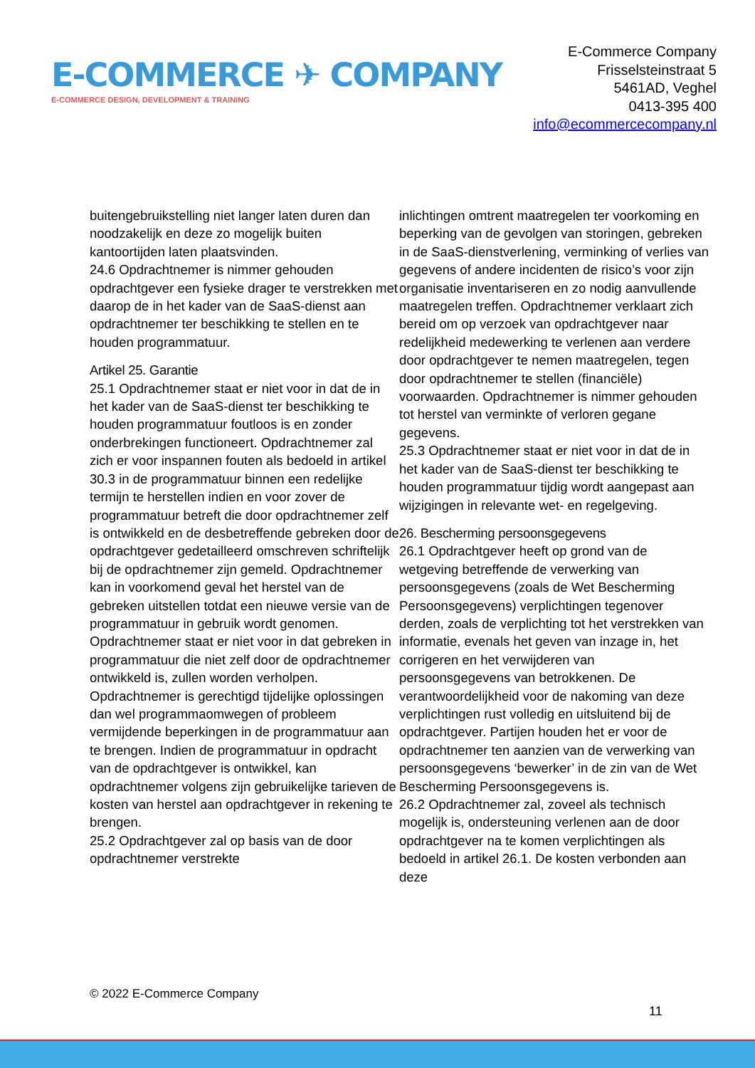E-COMMERCE ✈ COMPANY
E-COMMERCE DESIGN, DEVELOPMENT & TRAINING
E-Commerce Company
Frisselsteinstraat 5
5461AD, Veghel
0413-395 400
info@ecommercecompany.nl
buitengebruikstelling niet langer laten duren dan noodzakelijk en deze zo mogelijk buiten kantoortijden laten plaatsvinden.
24.6 Opdrachtnemer is nimmer gehouden opdrachtgever een fysieke drager te verstrekken met daarop de in het kader van de SaaS-dienst aan opdrachtnemer ter beschikking te stellen en te houden programmatuur.
Artikel 25. Garantie
25.1 Opdrachtnemer staat er niet voor in dat de in het kader van de SaaS-dienst ter beschikking te houden programmatuur foutloos is en zonder onderbrekingen functioneert. Opdrachtnemer zal zich er voor inspannen fouten als bedoeld in artikel 30.3 in de programmatuur binnen een redelijke termijn te herstellen indien en voor zover de programmatuur betreft die door opdrachtnemer zelf is ontwikkeld en de desbetreffende gebreken door de opdrachtgever gedetailleerd omschreven schriftelijk bij de opdrachtnemer zijn gemeld. Opdrachtnemer kan in voorkomend geval het herstel van de gebreken uitstellen totdat een nieuwe versie van de programmatuur in gebruik wordt genomen. Opdrachtnemer staat er niet voor in dat gebreken in programmatuur die niet zelf door de opdrachtnemer ontwikkeld is, zullen worden verholpen. Opdrachtnemer is gerechtigd tijdelijke oplossingen dan wel programmaomwegen of probleem vermijdende beperkingen in de programmatuur aan te brengen. Indien de programmatuur in opdracht van de opdrachtgever is ontwikkel, kan opdrachtnemer volgens zijn gebruikelijke tarieven de kosten van herstel aan opdrachtgever in rekening te brengen.
25.2 Opdrachtgever zal op basis van de door opdrachtnemer verstrekte
inlichtingen omtrent maatregelen ter voorkoming en beperking van de gevolgen van storingen, gebreken in de SaaS-dienstverlening, verminking of verlies van gegevens of andere incidenten de risico’s voor zijn organisatie inventariseren en zo nodig aanvullende maatregelen treffen. Opdrachtnemer verklaart zich bereid om op verzoek van opdrachtgever naar redelijkheid medewerking te verlenen aan verdere door opdrachtgever te nemen maatregelen, tegen door opdrachtnemer te stellen (financiële) voorwaarden. Opdrachtnemer is nimmer gehouden tot herstel van verminkte of verloren gegane gegevens.
25.3 Opdrachtnemer staat er niet voor in dat de in het kader van de SaaS-dienst ter beschikking te houden programmatuur tijdig wordt aangepast aan wijzigingen in relevante wet- en regelgeving.
26. Bescherming persoonsgegevens
26.1 Opdrachtgever heeft op grond van de wetgeving betreffende de verwerking van persoonsgegevens (zoals de Wet Bescherming Persoonsgegevens) verplichtingen tegenover derden, zoals de verplichting tot het verstrekken van informatie, evenals het geven van inzage in, het corrigeren en het verwijderen van persoonsgegevens van betrokkenen. De verantwoordelijkheid voor de nakoming van deze verplichtingen rust volledig en uitsluitend bij de opdrachtgever. Partijen houden het er voor de opdrachtnemer ten aanzien van de verwerking van persoonsgegevens ‘bewerker’ in de zin van de Wet Bescherming Persoonsgegevens is.
26.2 Opdrachtnemer zal, zoveel als technisch mogelijk is, ondersteuning verlenen aan de door opdrachtgever na te komen verplichtingen als bedoeld in artikel 26.1. De kosten verbonden aan deze
© 2022 E-Commerce Company
11